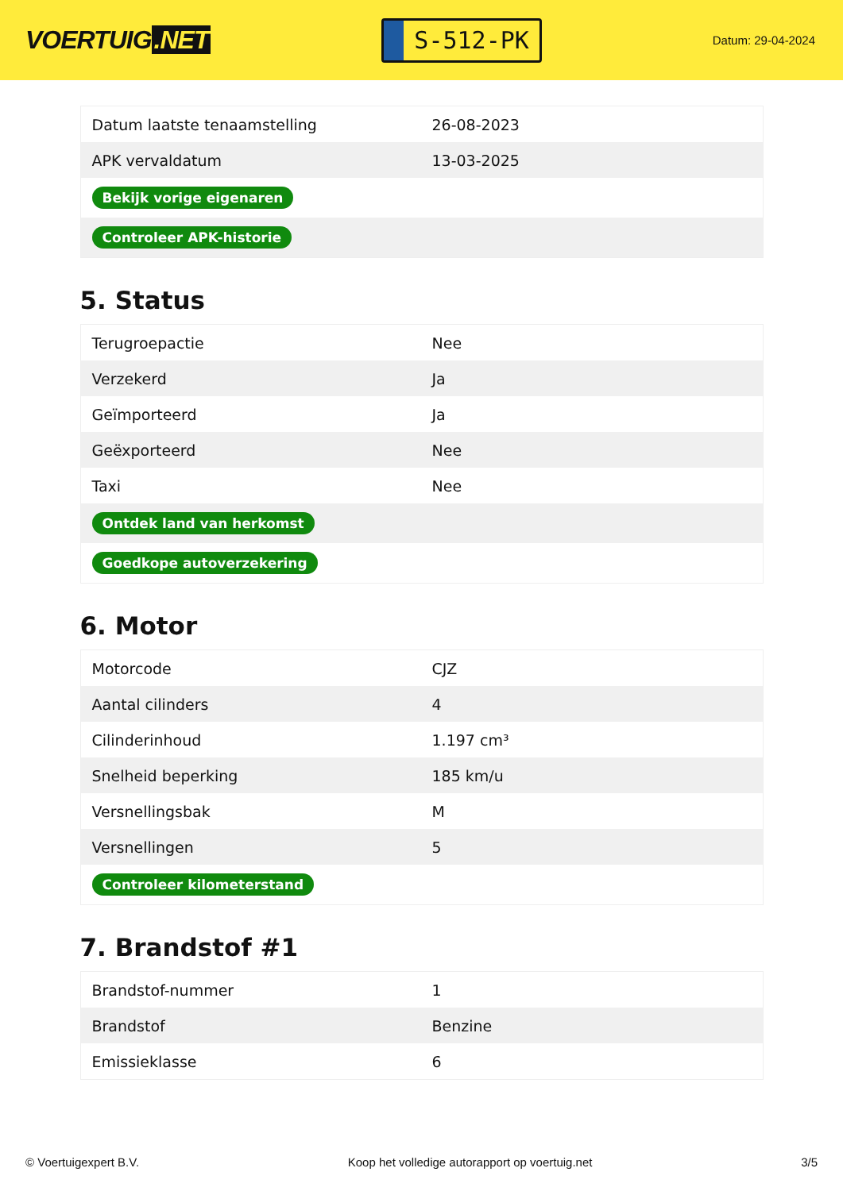VOERTUIG.NET
S-512-PK
Datum: 29-04-2024
| Datum laatste tenaamstelling | 26-08-2023 |
| APK vervaldatum | 13-03-2025 |
| Bekijk vorige eigenaren | |
| Controleer APK-historie | |
5. Status
| Terugroepactie | Nee |
| Verzekerd | Ja |
| Geïmporteerd | Ja |
| Geëxporteerd | Nee |
| Taxi | Nee |
| Ontdek land van herkomst | |
| Goedkope autoverzekering | |
6. Motor
| Motorcode | CJZ |
| Aantal cilinders | 4 |
| Cilinderinhoud | 1.197 cm³ |
| Snelheid beperking | 185 km/u |
| Versnellingsbak | M |
| Versnellingen | 5 |
| Controleer kilometerstand | |
7. Brandstof #1
| Brandstof-nummer | 1 |
| Brandstof | Benzine |
| Emissieklasse | 6 |
© Voertuigexpert B.V. Koop het volledige autorapport op voertuig.net 3/5